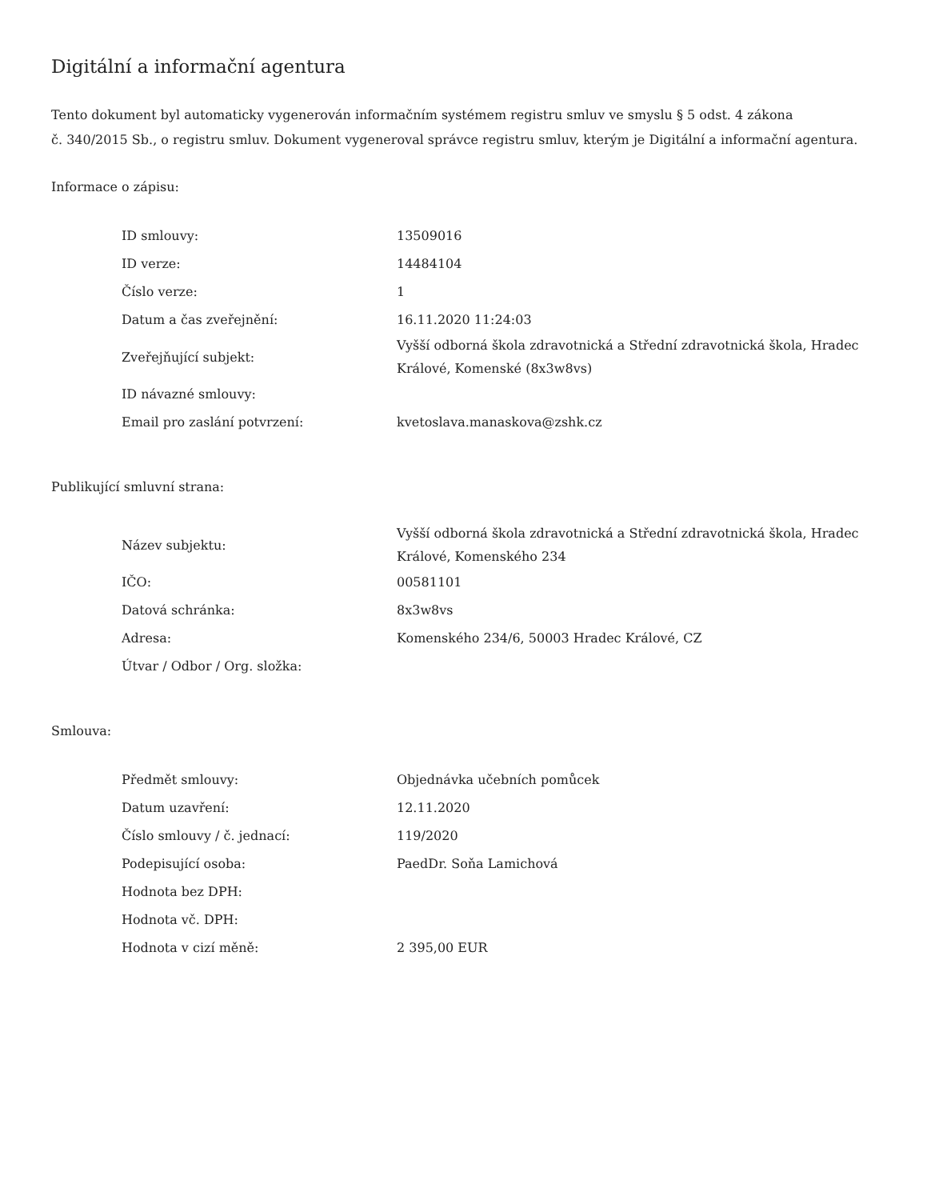Digitální a informační agentura
Tento dokument byl automaticky vygenerován informačním systémem registru smluv ve smyslu § 5 odst. 4 zákona
č. 340/2015 Sb., o registru smluv. Dokument vygeneroval správce registru smluv, kterým je Digitální a informační agentura.
Informace o zápisu:
| ID smlouvy: | 13509016 |
| ID verze: | 14484104 |
| Číslo verze: | 1 |
| Datum a čas zveřejnění: | 16.11.2020 11:24:03 |
| Zveřejňující subjekt: | Vyšší odborná škola zdravotnická a Střední zdravotnická škola, Hradec Králové, Komenské (8x3w8vs) |
| ID návazné smlouvy: | |
| Email pro zaslání potvrzení: | kvetoslava.manaskova@zshk.cz |
Publikující smluvní strana:
| Název subjektu: | Vyšší odborná škola zdravotnická a Střední zdravotnická škola, Hradec Králové, Komenského 234 |
| IČO: | 00581101 |
| Datová schránka: | 8x3w8vs |
| Adresa: | Komenského 234/6, 50003 Hradec Králové, CZ |
| Útvar / Odbor / Org. složka: | |
Smlouva:
| Předmět smlouvy: | Objednávka učebních pomůcek |
| Datum uzavření: | 12.11.2020 |
| Číslo smlouvy / č. jednací: | 119/2020 |
| Podepisující osoba: | PaedDr. Soňa Lamichová |
| Hodnota bez DPH: | |
| Hodnota vč. DPH: | |
| Hodnota v cizí měně: | 2 395,00 EUR |